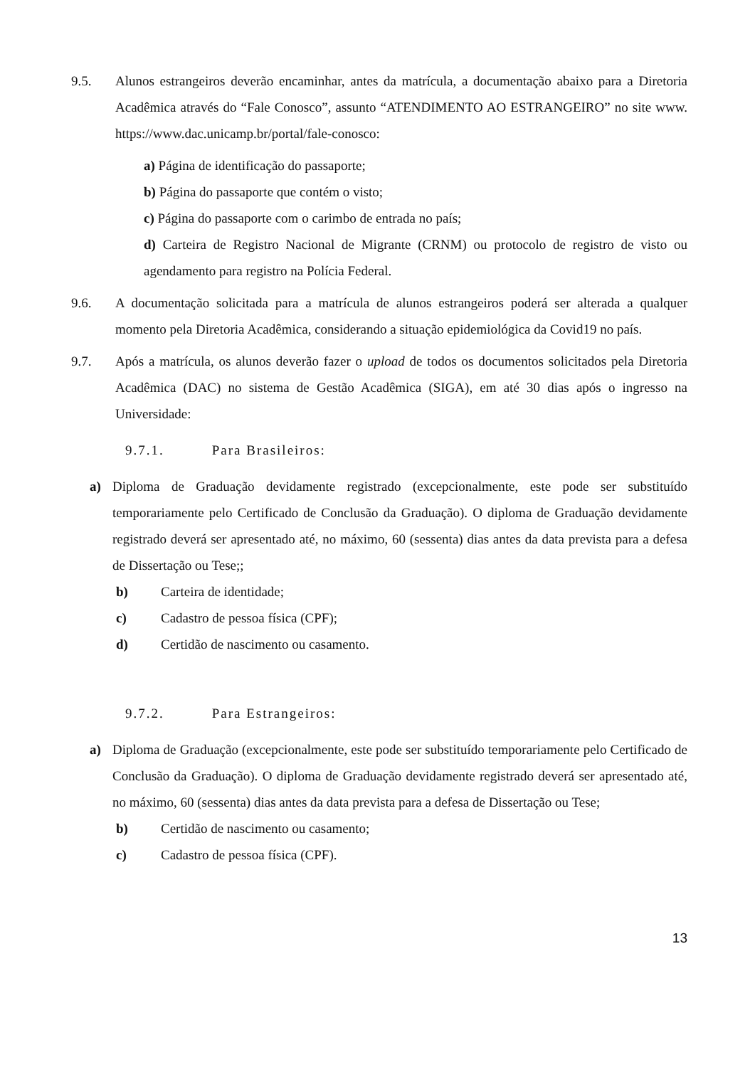9.5. Alunos estrangeiros deverão encaminhar, antes da matrícula, a documentação abaixo para a Diretoria Acadêmica através do “Fale Conosco”, assunto “ATENDIMENTO AO ESTRANGEIRO” no site www. https://www.dac.unicamp.br/portal/fale-conosco:
a) Página de identificação do passaporte;
b) Página do passaporte que contém o visto;
c) Página do passaporte com o carimbo de entrada no país;
d) Carteira de Registro Nacional de Migrante (CRNM) ou protocolo de registro de visto ou agendamento para registro na Polícia Federal.
9.6. A documentação solicitada para a matrícula de alunos estrangeiros poderá ser alterada a qualquer momento pela Diretoria Acadêmica, considerando a situação epidemiológica da Covid19 no país.
9.7. Após a matrícula, os alunos deverão fazer o upload de todos os documentos solicitados pela Diretoria Acadêmica (DAC) no sistema de Gestão Acadêmica (SIGA), em até 30 dias após o ingresso na Universidade:
9.7.1. Para Brasileiros:
a) Diploma de Graduação devidamente registrado (excepcionalmente, este pode ser substituído temporariamente pelo Certificado de Conclusão da Graduação). O diploma de Graduação devidamente registrado deverá ser apresentado até, no máximo, 60 (sessenta) dias antes da data prevista para a defesa de Dissertação ou Tese;;
b) Carteira de identidade;
c) Cadastro de pessoa física (CPF);
d) Certidão de nascimento ou casamento.
9.7.2. Para Estrangeiros:
a) Diploma de Graduação (excepcionalmente, este pode ser substituído temporariamente pelo Certificado de Conclusão da Graduação). O diploma de Graduação devidamente registrado deverá ser apresentado até, no máximo, 60 (sessenta) dias antes da data prevista para a defesa de Dissertação ou Tese;
b) Certidão de nascimento ou casamento;
c) Cadastro de pessoa física (CPF).
13